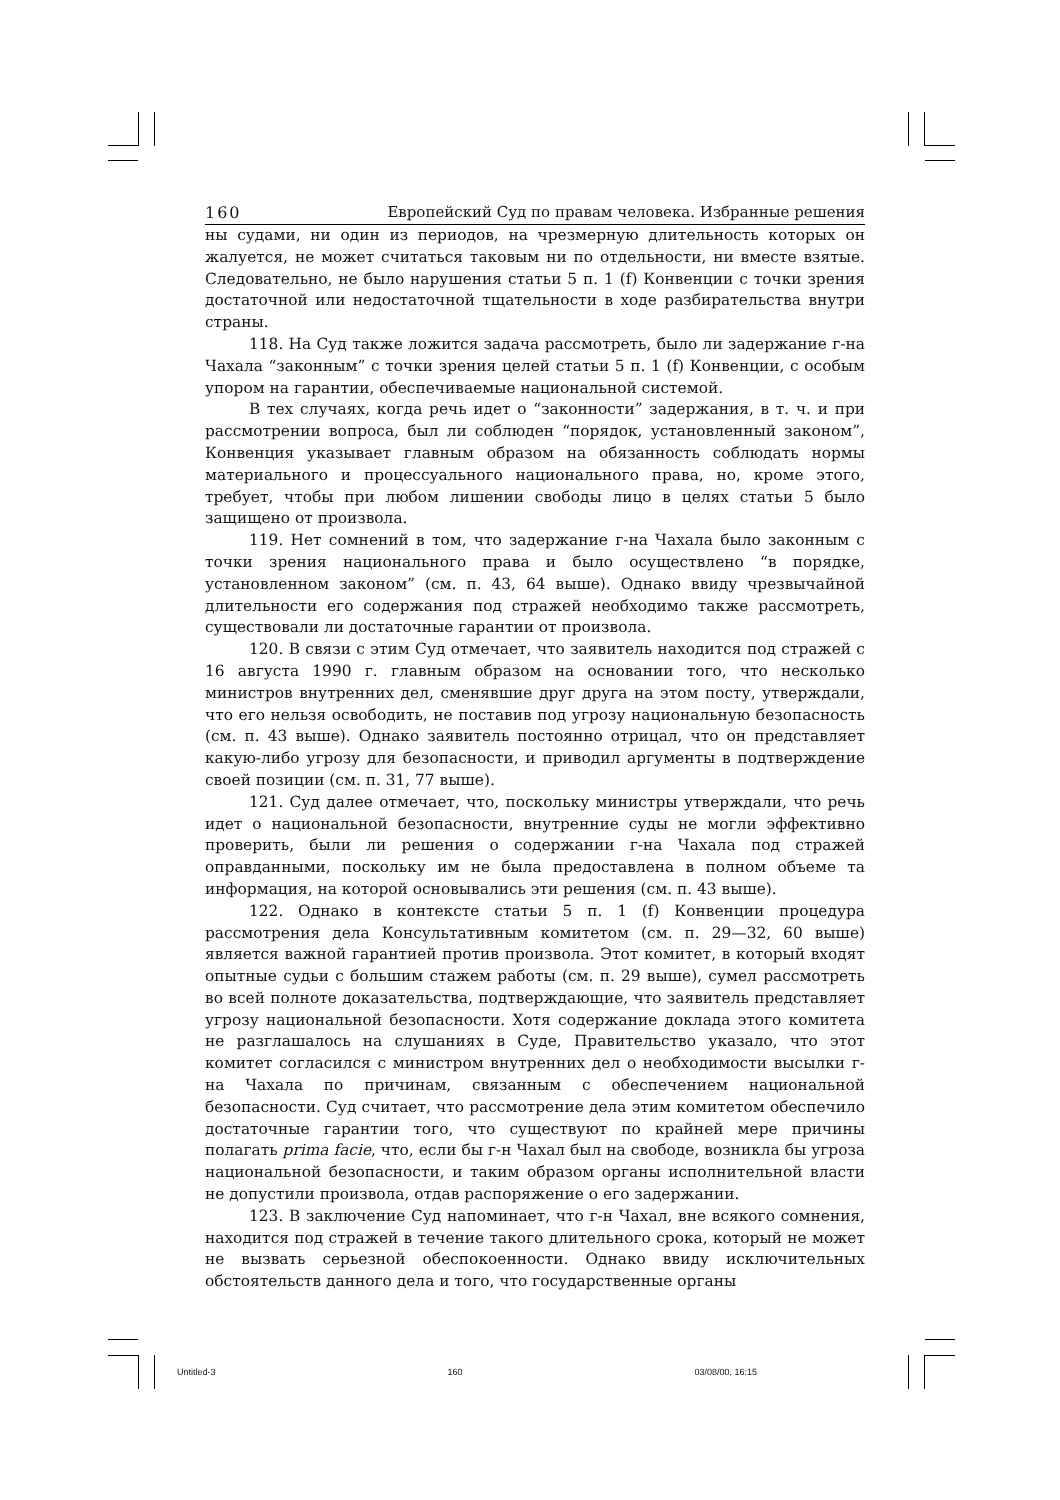160 Европейский Суд по правам человека. Избранные решения
ны судами, ни один из периодов, на чрезмерную длительность которых он жалуется, не может считаться таковым ни по отдельности, ни вместе взятые. Следовательно, не было нарушения статьи 5 п. 1 (f) Конвенции с точки зрения достаточной или недостаточной тщательности в ходе разбирательства внутри страны.
118. На Суд также ложится задача рассмотреть, было ли задержание г-на Чахала “законным” с точки зрения целей статьи 5 п. 1 (f) Конвенции, с особым упором на гарантии, обеспечиваемые национальной системой.
В тех случаях, когда речь идет о “законности” задержания, в т. ч. и при рассмотрении вопроса, был ли соблюден “порядок, установленный законом”, Конвенция указывает главным образом на обязанность соблюдать нормы материального и процессуального национального права, но, кроме этого, требует, чтобы при любом лишении свободы лицо в целях статьи 5 было защищено от произвола.
119. Нет сомнений в том, что задержание г-на Чахала было законным с точки зрения национального права и было осуществлено “в порядке, установленном законом” (см. п. 43, 64 выше). Однако ввиду чрезвычайной длительности его содержания под стражей необходимо также рассмотреть, существовали ли достаточные гарантии от произвола.
120. В связи с этим Суд отмечает, что заявитель находится под стражей с 16 августа 1990 г. главным образом на основании того, что несколько министров внутренних дел, сменявшие друг друга на этом посту, утверждали, что его нельзя освободить, не поставив под угрозу национальную безопасность (см. п. 43 выше). Однако заявитель постоянно отрицал, что он представляет какую-либо угрозу для безопасности, и приводил аргументы в подтверждение своей позиции (см. п. 31, 77 выше).
121. Суд далее отмечает, что, поскольку министры утверждали, что речь идет о национальной безопасности, внутренние суды не могли эффективно проверить, были ли решения о содержании г-на Чахала под стражей оправданными, поскольку им не была предоставлена в полном объеме та информация, на которой основывались эти решения (см. п. 43 выше).
122. Однако в контексте статьи 5 п. 1 (f) Конвенции процедура рассмотрения дела Консультативным комитетом (см. п. 29—32, 60 выше) является важной гарантией против произвола. Этот комитет, в который входят опытные судьи с большим стажем работы (см. п. 29 выше), сумел рассмотреть во всей полноте доказательства, подтверждающие, что заявитель представляет угрозу национальной безопасности. Хотя содержание доклада этого комитета не разглашалось на слушаниях в Суде, Правительство указало, что этот комитет согласился с министром внутренних дел о необходимости высылки г-на Чахала по причинам, связанным с обеспечением национальной безопасности. Суд считает, что рассмотрение дела этим комитетом обеспечило достаточные гарантии того, что существуют по крайней мере причины полагать prima facie, что, если бы г-н Чахал был на свободе, возникла бы угроза национальной безопасности, и таким образом органы исполнительной власти не допустили произвола, отдав распоряжение о его задержании.
123. В заключение Суд напоминает, что г-н Чахал, вне всякого сомнения, находится под стражей в течение такого длительного срока, который не может не вызвать серьезной обеспокоенности. Однако ввиду исключительных обстоятельств данного дела и того, что государственные органы
Untitled-3 160 03/08/00, 16:15